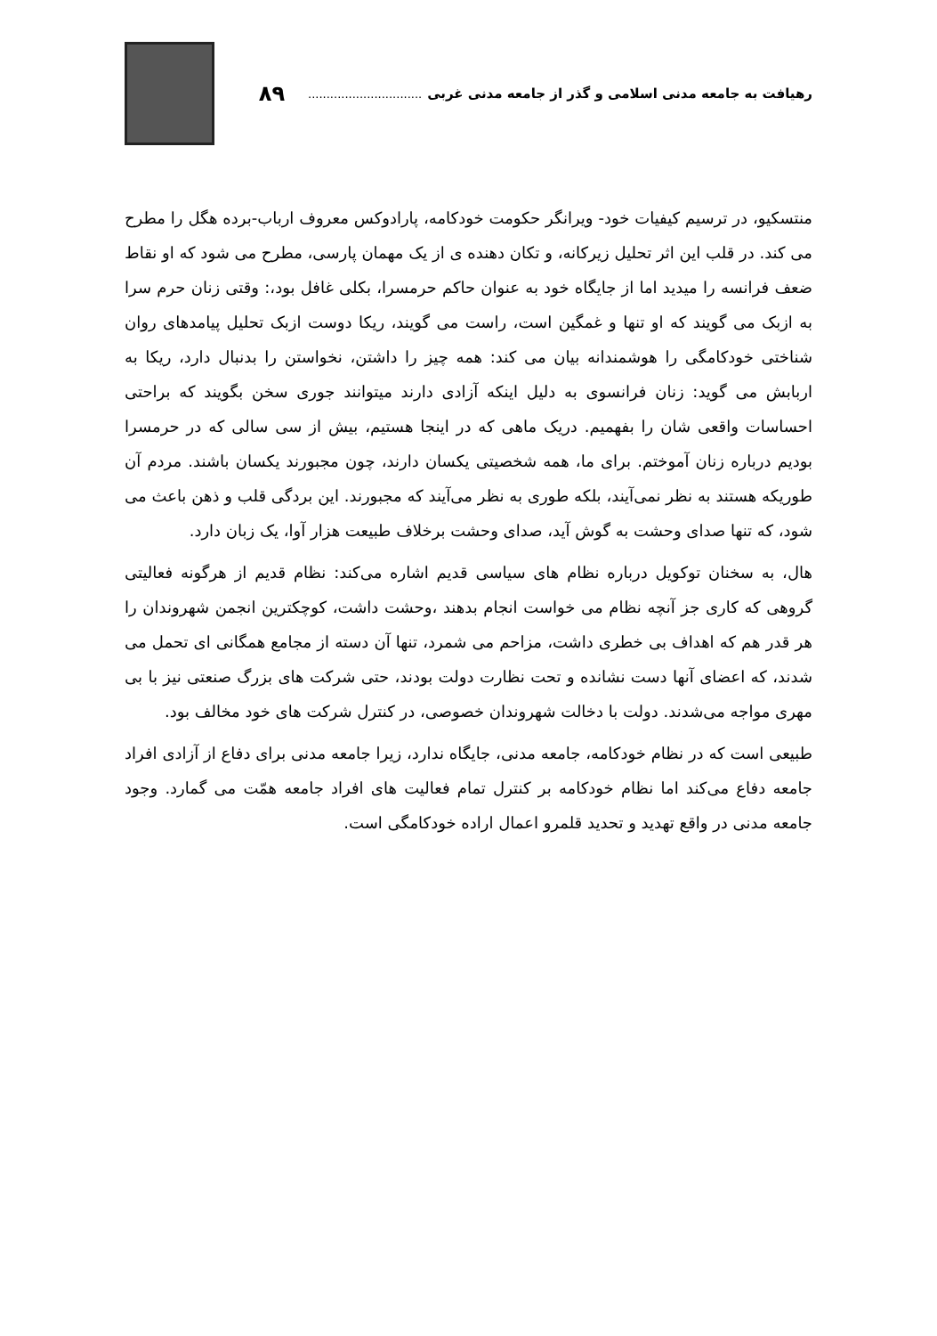رهیافت به جامعه مدنی اسلامی و گذر از جامعه مدنی غربی ............................... ۸۹
منتسکیو، در ترسیم کیفیات خود- ویرانگر حکومت خودکامه، پارادوکس معروف ارباب-برده هگل را مطرح می کند. در قلب این اثر تحلیل زیرکانه، و تکان دهنده ی از یک مهمان پارسی، مطرح می شود که او نقاط ضعف فرانسه را میدید اما از جایگاه خود به عنوان حاکم حرمسرا، بکلی غافل بود،: وقتی زنان حرم سرا به ازبک می گویند که او تنها و غمگین است، راست می گویند، ریکا دوست ازبک تحلیل پیامدهای روان شناختی خودکامگی را هوشمندانه بیان می کند: همه چیز را داشتن، نخواستن را بدنبال دارد، ریکا به اربابش می گوید: زنان فرانسوی به دلیل اینکه آزادی دارند میتوانند جوری سخن بگویند که براحتی احساسات واقعی شان را بفهمیم. دریک ماهی که در اینجا هستیم، بیش از سی سالی که در حرمسرا بودیم درباره زنان آموختم. برای ما، همه شخصیتی یکسان دارند، چون مجبورند یکسان باشند. مردم آن طوریکه هستند به نظر نمی‌آیند، بلکه طوری به نظر می‌آیند که مجبورند. این بردگی قلب و ذهن باعث می شود، که تنها صدای وحشت به گوش آید، صدای وحشت برخلاف طبیعت هزار آوا، یک زبان دارد.
هال، به سخنان توکویل درباره نظام های سیاسی قدیم اشاره می‌کند: نظام قدیم از هرگونه فعالیتی گروهی که کاری جز آنچه نظام می خواست انجام بدهند ،وحشت داشت، کوچکترین انجمن شهروندان را هر قدر هم که اهداف بی خطری داشت، مزاحم می شمرد، تنها آن دسته از مجامع همگانی ای تحمل می شدند، که اعضای آنها دست نشانده و تحت نظارت دولت بودند، حتی شرکت های بزرگ صنعتی نیز با بی مهری مواجه می‌شدند. دولت با دخالت شهروندان خصوصی، در کنترل شرکت های خود مخالف بود.
طبیعی است که در نظام خودکامه، جامعه مدنی، جایگاه ندارد، زیرا جامعه مدنی برای دفاع از آزادی افراد جامعه دفاع می‌کند اما نظام خودکامه بر کنترل تمام فعالیت های افراد جامعه همّت می گمارد. وجود جامعه مدنی در واقع تهدید و تحدید قلمرو اعمال اراده خودکامگی است.